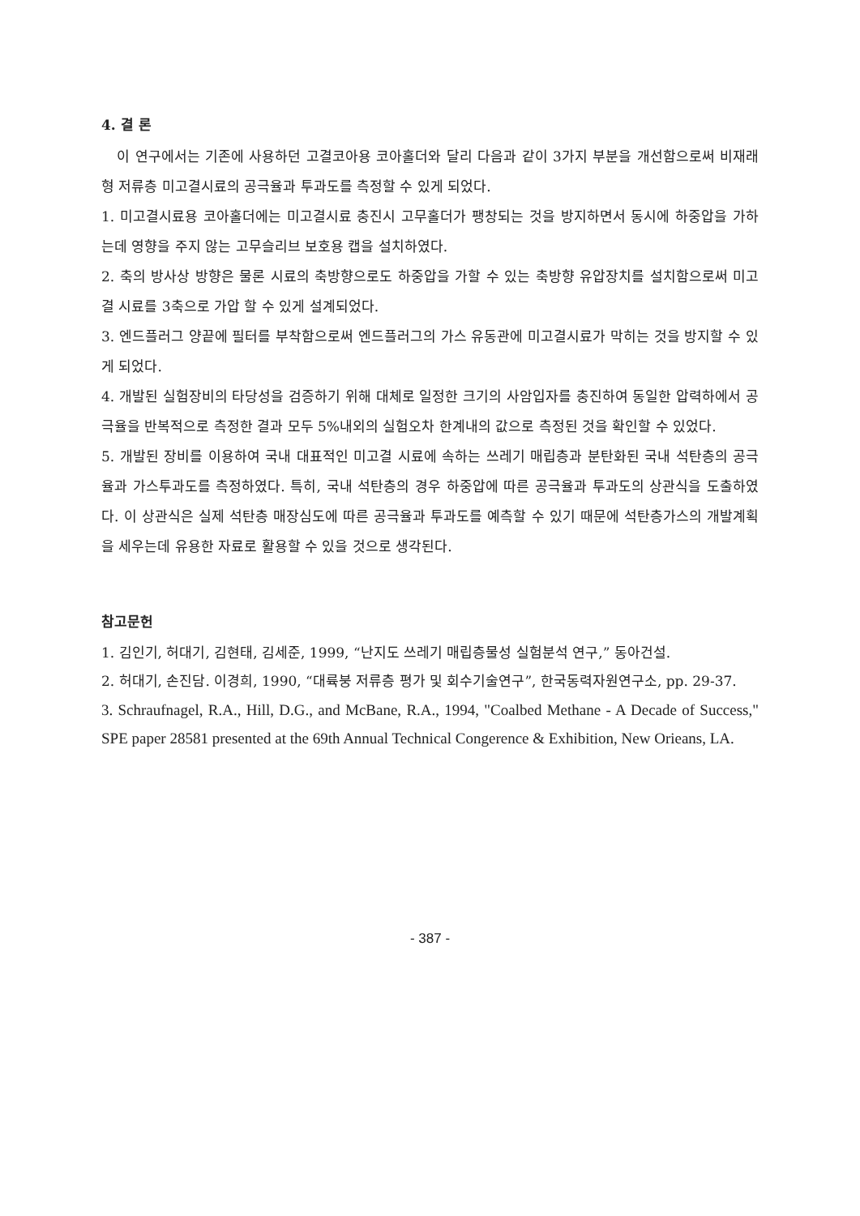4. 결 론
이 연구에서는 기존에 사용하던 고결코아용 코아홀더와 달리 다음과 같이 3가지 부분을 개선함으로써 비재래형 저류층 미고결시료의 공극율과 투과도를 측정할 수 있게 되었다.
1. 미고결시료용 코아홀더에는 미고결시료 충진시 고무홀더가 팽창되는 것을 방지하면서 동시에 하중압을 가하는데 영향을 주지 않는 고무슬리브 보호용 캡을 설치하였다.
2. 축의 방사상 방향은 물론 시료의 축방향으로도 하중압을 가할 수 있는 축방향 유압장치를 설치함으로써 미고결 시료를 3축으로 가압 할 수 있게 설계되었다.
3. 엔드플러그 양끝에 필터를 부착함으로써 엔드플러그의 가스 유동관에 미고결시료가 막히는 것을 방지할 수 있게 되었다.
4. 개발된 실험장비의 타당성을 검증하기 위해 대체로 일정한 크기의 사암입자를 충진하여 동일한 압력하에서 공극율을 반복적으로 측정한 결과 모두 5%내외의 실험오차 한계내의 값으로 측정된 것을 확인할 수 있었다.
5. 개발된 장비를 이용하여 국내 대표적인 미고결 시료에 속하는 쓰레기 매립층과 분탄화된 국내 석탄층의 공극율과 가스투과도를 측정하였다. 특히, 국내 석탄층의 경우 하중압에 따른 공극율과 투과도의 상관식을 도출하였다. 이 상관식은 실제 석탄층 매장심도에 따른 공극율과 투과도를 예측할 수 있기 때문에 석탄층가스의 개발계획을 세우는데 유용한 자료로 활용할 수 있을 것으로 생각된다.
참고문헌
1. 김인기, 허대기, 김현태, 김세준, 1999, “난지도 쓰레기 매립층물성 실험분석 연구,” 동아건설.
2. 허대기, 손진담. 이경희, 1990, “대륙붕 저류층 평가 및 회수기술연구”, 한국동력자원연구소, pp. 29-37.
3. Schraufnagel, R.A., Hill, D.G., and McBane, R.A., 1994, "Coalbed Methane - A Decade of Success," SPE paper 28581 presented at the 69th Annual Technical Congerence & Exhibition, New Orieans, LA.
- 387 -